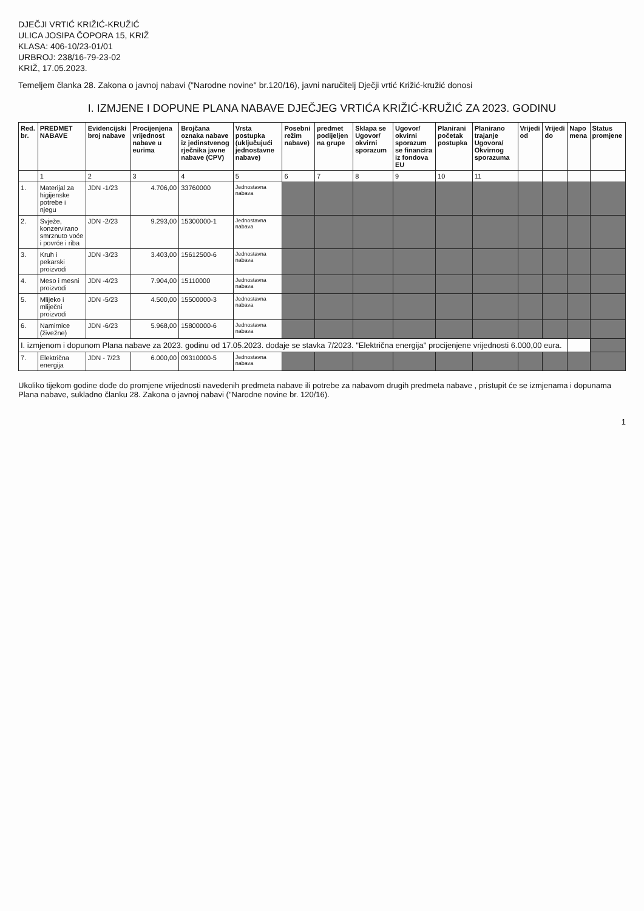DJEČJI VRTIĆ KRIŽIĆ-KRUŽIĆ
ULICA JOSIPA ČOPORA 15, KRIŽ
KLASA: 406-10/23-01/01
URBROJ: 238/16-79-23-02
KRIŽ, 17.05.2023.
Temeljem članka 28. Zakona o javnoj nabavi ("Narodne novine" br.120/16), javni naručitelj Dječji vrtić Križić-kružić donosi
I. IZMJENE I DOPUNE PLANA NABAVE DJEČJEG VRTIĆA KRIŽIĆ-KRUŽIĆ ZA 2023. GODINU
| Red. br. | PREDMET NABAVE | Evidencijski broj nabave | Procijenjena vrijednost nabave u eurima | Brojčana oznaka nabave iz jedinstvenog rječnika javne nabave (CPV) | Vrsta postupka (uključujući jednostavne nabave) | Posebni režim nabave) | predmet podijeljen na grupe | Sklapa se Ugovor/ okvirni sporazum | Ugovor/ okvirni sporazum se financira iz fondova EU | Planirani početak postupka | Planirano trajanje Ugovora/ Okvirnog sporazuma | Vrijedi od | Vrijedi do | Napo mena | Status promjene |
| --- | --- | --- | --- | --- | --- | --- | --- | --- | --- | --- | --- | --- | --- | --- | --- |
| | 1 | 2 | 3 | 4 | 5 | 6 | 7 | 8 | 9 | 10 | 11 | | | | |
| 1. | Materijal za higijenske potrebe i njegu | JDN -1/23 | 4.706,00 | 33760000 | Jednostavna nabava | | | | | | | | | | |
| 2. | Svježe, konzervirano smrznuto voće i povrće i riba | JDN -2/23 | 9.293,00 | 15300000-1 | Jednostavna nabava | | | | | | | | | | |
| 3. | Kruh i pekarski proizvodi | JDN -3/23 | 3.403,00 | 15612500-6 | Jednostavna nabava | | | | | | | | | | |
| 4. | Meso i mesni proizvodi | JDN -4/23 | 7.904,00 | 15110000 | Jednostavna nabava | | | | | | | | | | |
| 5. | Mlijeko i mliječni proizvodi | JDN -5/23 | 4.500,00 | 15500000-3 | Jednostavna nabava | | | | | | | | | | |
| 6. | Namirnice (živežne) | JDN -6/23 | 5.968,00 | 15800000-6 | Jednostavna nabava | | | | | | | | | | |
| I. izmjenom i dopunom Plana nabave za 2023. godinu od 17.05.2023. dodaje se stavka 7/2023. "Električna energija" procijenjene vrijednosti 6.000,00 eura. | | | | | | | | | | | | | | | |
| 7. | Električna energija | JDN - 7/23 | 6.000,00 | 09310000-5 | Jednostavna nabava | | | | | | | | | | |
Ukoliko tijekom godine dođe do promjene vrijednosti navedenih predmeta nabave ili potrebe za nabavom drugih predmeta nabave , pristupit će se izmjenama i dopunama Plana nabave, sukladno članku 28. Zakona o javnoj nabavi ("Narodne novine br. 120/16).
1